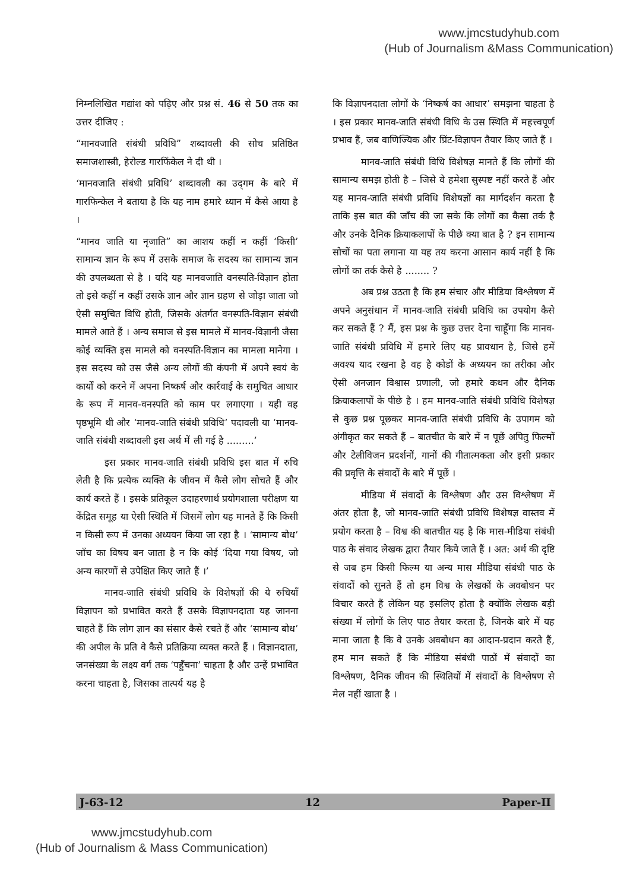www.jmcstudyhub.com
(Hub of Journalism &Mass Communication)
निम्नलिखित गद्यांश को पढ़िए और प्रश्न सं. 46 से 50 तक का उत्तर दीजिए :
“मानवजाति संबंधी प्रविधि” शब्दावली की सोच प्रतिष्ठित समाजशास्त्री, हेरोल्ड गारफिंकेल ने दी थी ।
‘मानवजाति संबंधी प्रविधि’ शब्दावली का उद्‌गम के बारे में गारफिन्केल ने बताया है कि यह नाम हमारे ध्यान में कैसे आया है ।
“मानव जाति या नृजाति” का आशय कहीं न कहीं ‘किसी’ सामान्य ज्ञान के रूप में उसके समाज के सदस्य का सामान्य ज्ञान की उपलब्धता से है । यदि यह मानवजाति वनस्पति-विज्ञान होता तो इसे कहीं न कहीं उसके ज्ञान और ज्ञान ग्रहण से जोड़ा जाता जो ऐसी समुचित विधि होती, जिसके अंतर्गत वनस्पति-विज्ञान संबंधी मामले आते हैं । अन्य समाज से इस मामले में मानव-विज्ञानी जैसा कोई व्यक्ति इस मामले को वनस्पति-विज्ञान का मामला मानेगा । इस सदस्य को उस जैसे अन्य लोगों की कंपनी में अपने स्वयं के कार्यों को करने में अपना निष्कर्ष और कार्रवाई के समुचित आधार के रूप में मानव-वनस्पति को काम पर लगाएगा । यही वह पृष्ठभूमि थी और ‘मानव-जाति संबंधी प्रविधि’ पदावली या ‘मानव-जाति संबंधी शब्दावली इस अर्थ में ली गई है .........’
इस प्रकार मानव-जाति संबंधी प्रविधि इस बात में रुचि लेती है कि प्रत्येक व्यक्ति के जीवन में कैसे लोग सोचते हैं और कार्य करते हैं । इसके प्रतिकूल उदाहरणार्थ प्रयोगशाला परीक्षण या केंद्रित समूह या ऐसी स्थिति में जिसमें लोग यह मानते हैं कि किसी न किसी रूप में उनका अध्ययन किया जा रहा है । ‘सामान्य बोध’ जाँच का विषय बन जाता है न कि कोई ‘दिया गया विषय, जो अन्य कारणों से उपेक्षित किए जाते हैं ।’
मानव-जाति संबंधी प्रविधि के विशेषज्ञों की ये रुचियाँ विज्ञापन को प्रभावित करते हैं उसके विज्ञापनदाता यह जानना चाहते हैं कि लोग ज्ञान का संसार कैसे रचते हैं और ‘सामान्य बोध’ की अपील के प्रति वे कैसे प्रतिक्रिया व्यक्त करते हैं । विज्ञानदाता, जनसंख्या के लक्ष्य वर्ग तक ‘पहुँचना’ चाहता है और उन्हें प्रभावित करना चाहता है, जिसका तात्पर्य यह है
कि विज्ञापनदाता लोगों के ‘निष्कर्ष का आधार’ समझना चाहता है । इस प्रकार मानव-जाति संबंधी विधि के उस स्थिति में महत्त्वपूर्ण प्रभाव हैं, जब वाणिज्यिक और प्रिंट-विज्ञापन तैयार किए जाते हैं ।
मानव-जाति संबंधी विधि विशेषज्ञ मानते हैं कि लोगों की सामान्य समझ होती है – जिसे वे हमेशा सुस्पष्ट नहीं करते हैं और यह मानव-जाति संबंधी प्रविधि विशेषज्ञों का मार्गदर्शन करता है ताकि इस बात की जाँच की जा सके कि लोगों का कैसा तर्क है और उनके दैनिक क्रियाकलापों के पीछे क्या बात है ? इन सामान्य सोचों का पता लगाना या यह तय करना आसान कार्य नहीं है कि लोगों का तर्क कैसे है ........ ?
अब प्रश्न उठता है कि हम संचार और मीडिया विश्लेषण में अपने अनुसंधान में मानव-जाति संबंधी प्रविधि का उपयोग कैसे कर सकते हैं ? मैं, इस प्रश्न के कुछ उत्तर देना चाहूँगा कि मानव-जाति संबंधी प्रविधि में हमारे लिए यह प्रावधान है, जिसे हमें अवश्य याद रखना है वह है कोडों के अध्ययन का तरीका और ऐसी अनजान विश्वास प्रणाली, जो हमारे कथन और दैनिक क्रियाकलापों के पीछे है । हम मानव-जाति संबंधी प्रविधि विशेषज्ञ से कुछ प्रश्न पूछकर मानव-जाति संबंधी प्रविधि के उपागम को अंगीकृत कर सकते हैं – बातचीत के बारे में न पूछें अपितु फिल्मों और टेलीविजन प्रदर्शनों, गानों की गीतात्मकता और इसी प्रकार की प्रवृत्ति के संवादों के बारे में पूछें ।
मीडिया में संवादों के विश्लेषण और उस विश्लेषण में अंतर होता है, जो मानव-जाति संबंधी प्रविधि विशेषज्ञ वास्तव में प्रयोग करता है – विश्व की बातचीत यह है कि मास-मीडिया संबंधी पाठ के संवाद लेखक द्वारा तैयार किये जाते हैं । अत: अर्थ की दृष्टि से जब हम किसी फिल्म या अन्य मास मीडिया संबंधी पाठ के संवादों को सुनते हैं तो हम विश्व के लेखकों के अवबोधन पर विचार करते हैं लेकिन यह इसलिए होता है क्योंकि लेखक बड़ी संख्या में लोगों के लिए पाठ तैयार करता है, जिनके बारे में यह माना जाता है कि वे उनके अवबोधन का आदान-प्रदान करते हैं, हम मान सकते हैं कि मीडिया संबंधी पाठों में संवादों का विश्लेषण, दैनिक जीवन की स्थितियों में संवादों के विश्लेषण से मेल नहीं खाता है ।
J-63-12 12 Paper-II
www.jmcstudyhub.com
(Hub of Journalism & Mass Communication)